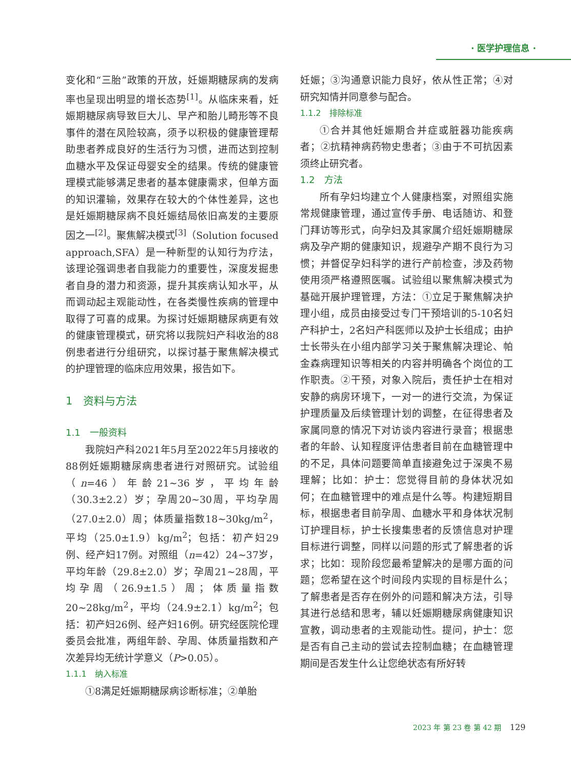· 医学护理信息 ·
变化和“三胎”政策的开放，妊娠期糖尿病的发病率也呈现出明显的增长态势<sup>[1]</sup>。从临床来看，妊娠期糖尿病导致巨大儿、早产和胎儿畸形等不良事件的潜在风险较高，须予以积极的健康管理帮助患者养成良好的生活行为习惯，进而达到控制血糖水平及保证母婴安全的结果。传统的健康管理模式能够满足患者的基本健康需求，但单方面的知识灌输，效果存在较大的个体性差异，这也是妊娠期糖尿病不良妊娠结局依旧高发的主要原因之一<sup>[2]</sup>。聚焦解决模式<sup>[3]</sup>（Solution focused approach,SFA）是一种新型的认知行为疗法，该理论强调患者自我能力的重要性，深度发掘患者自身的潜力和资源，提升其疾病认知水平，从而调动起主观能动性，在各类慢性疾病的管理中取得了可喜的成果。为探讨妊娠期糖尿病更有效的健康管理模式，研究将以我院妇产科收治的88例患者进行分组研究，以探讨基于聚焦解决模式的护理管理的临床应用效果，报告如下。
1　资料与方法
1.1　一般资料
我院妇产科2021年5月至2022年5月接收的88例妊娠期糖尿病患者进行对照研究。试验组（n=46）年龄21~36岁，平均年龄（30.3±2.2）岁；孕周20~30周，平均孕周（27.0±2.0）周；体质量指数18~30kg/m<sup>2</sup>，平均（25.0±1.9）kg/m<sup>2</sup>；包括：初产妇29例、经产妇17例。对照组（n=42）24~37岁，平均年龄（29.8±2.0）岁；孕周21~28周，平均孕周（26.9±1.5）周；体质量指数20~28kg/m<sup>2</sup>，平均（24.9±2.1）kg/m<sup>2</sup>；包括：初产妇26例、经产妇16例。研究经医院伦理委员会批准，两组年龄、孕周、体质量指数和产次差异均无统计学意义（P>0.05）。
1.1.1　纳入标准
①8满足妊娠期糖尿病诊断标准；②单胎
妊娠；③沟通意识能力良好，依从性正常；④对研究知情并同意参与配合。
1.1.2　排除标准
①合并其他妊娠期合并症或脏器功能疾病者；②抗精神病药物史患者；③由于不可抗因素须终止研究者。
1.2　方法
所有孕妇均建立个人健康档案，对照组实施常规健康管理，通过宣传手册、电话随访、和登门拜访等形式，向孕妇及其家属介绍妊娠期糖尿病及孕产期的健康知识，规避孕产期不良行为习惯；并督促孕妇科学的进行产前检查，涉及药物使用须严格遵照医嘱。试验组以聚焦解决模式为基础开展护理管理，方法：①立足于聚焦解决护理小组，成员由接受过专门干预培训的5-10名妇产科护士，2名妇产科医师以及护士长组成；由护士长带头在小组内部学习关于聚焦解决理论、帕金森病理知识等相关的内容并明确各个岗位的工作职责。②干预，对象入院后，责任护士在相对安静的病房环境下，一对一的进行交流，为保证护理质量及后续管理计划的调整，在征得患者及家属同意的情况下对访谈内容进行录音；根据患者的年龄、认知程度评估患者目前在血糖管理中的不足，具体问题要简单直接避免过于深奥不易理解；比如：护士：您觉得目前的身体状况如何；在血糖管理中的难点是什么等。构建短期目标，根据患者目前孕周、血糖水平和身体状况制订护理目标，护士长搜集患者的反馈信息对护理目标进行调整，同样以问题的形式了解患者的诉求；比如：现阶段您最希望解决的是哪方面的问题；您希望在这个时间段内实现的目标是什么；了解患者是否存在例外的问题和解决方法，引导其进行总结和思考，辅以妊娠期糖尿病健康知识宣教，调动患者的主观能动性。提问，护士：您是否有自己主动的尝试去控制血糖；在血糖管理期间是否发生什么让您绝状态有所好转
2023 年 第 23 卷 第 42 期 129